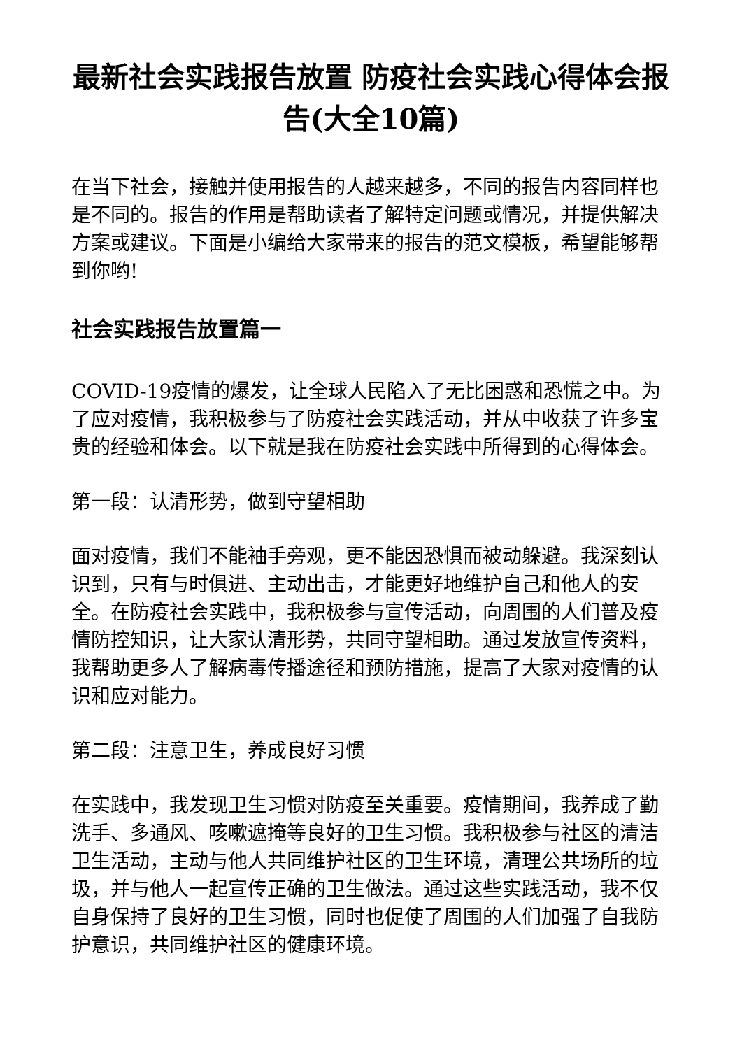最新社会实践报告放置 防疫社会实践心得体会报告(大全10篇)
在当下社会，接触并使用报告的人越来越多，不同的报告内容同样也是不同的。报告的作用是帮助读者了解特定问题或情况，并提供解决方案或建议。下面是小编给大家带来的报告的范文模板，希望能够帮到你哟!
社会实践报告放置篇一
COVID-19疫情的爆发，让全球人民陷入了无比困惑和恐慌之中。为了应对疫情，我积极参与了防疫社会实践活动，并从中收获了许多宝贵的经验和体会。以下就是我在防疫社会实践中所得到的心得体会。
第一段：认清形势，做到守望相助
面对疫情，我们不能袖手旁观，更不能因恐惧而被动躲避。我深刻认识到，只有与时俱进、主动出击，才能更好地维护自己和他人的安全。在防疫社会实践中，我积极参与宣传活动，向周围的人们普及疫情防控知识，让大家认清形势，共同守望相助。通过发放宣传资料，我帮助更多人了解病毒传播途径和预防措施，提高了大家对疫情的认识和应对能力。
第二段：注意卫生，养成良好习惯
在实践中，我发现卫生习惯对防疫至关重要。疫情期间，我养成了勤洗手、多通风、咳嗽遮掩等良好的卫生习惯。我积极参与社区的清洁卫生活动，主动与他人共同维护社区的卫生环境，清理公共场所的垃圾，并与他人一起宣传正确的卫生做法。通过这些实践活动，我不仅自身保持了良好的卫生习惯，同时也促使了周围的人们加强了自我防护意识，共同维护社区的健康环境。